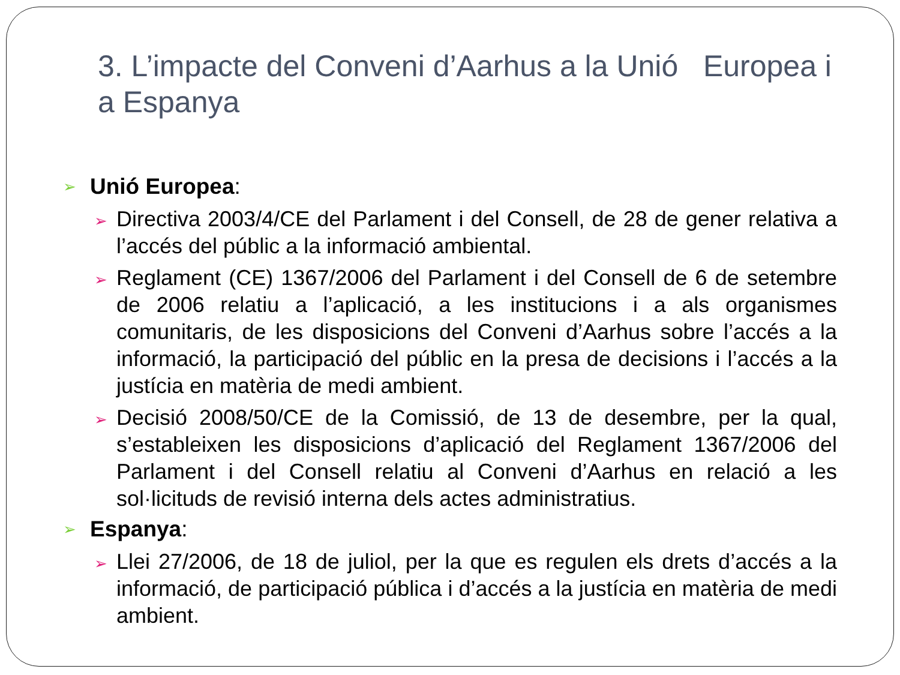3. L’impacte del Conveni d’Aarhus a la Unió Europea i a Espanya
➢ Unió Europea:
➢ Directiva 2003/4/CE del Parlament i del Consell, de 28 de gener relativa a l’accés del públic a la informació ambiental.
➢ Reglament (CE) 1367/2006 del Parlament i del Consell de 6 de setembre de 2006 relatiu a l’aplicació, a les institucions i a als organismes comunitaris, de les disposicions del Conveni d’Aarhus sobre l’accés a la informació, la participació del públic en la presa de decisions i l’accés a la justícia en matèria de medi ambient.
➢ Decisió 2008/50/CE de la Comissió, de 13 de desembre, per la qual, s’estableixen les disposicions d’aplicació del Reglament 1367/2006 del Parlament i del Consell relatiu al Conveni d’Aarhus en relació a les sol·licituds de revisió interna dels actes administratius.
➢ Espanya:
➢ Llei 27/2006, de 18 de juliol, per la que es regulen els drets d’accés a la informació, de participació pública i d’accés a la justícia en matèria de medi ambient.